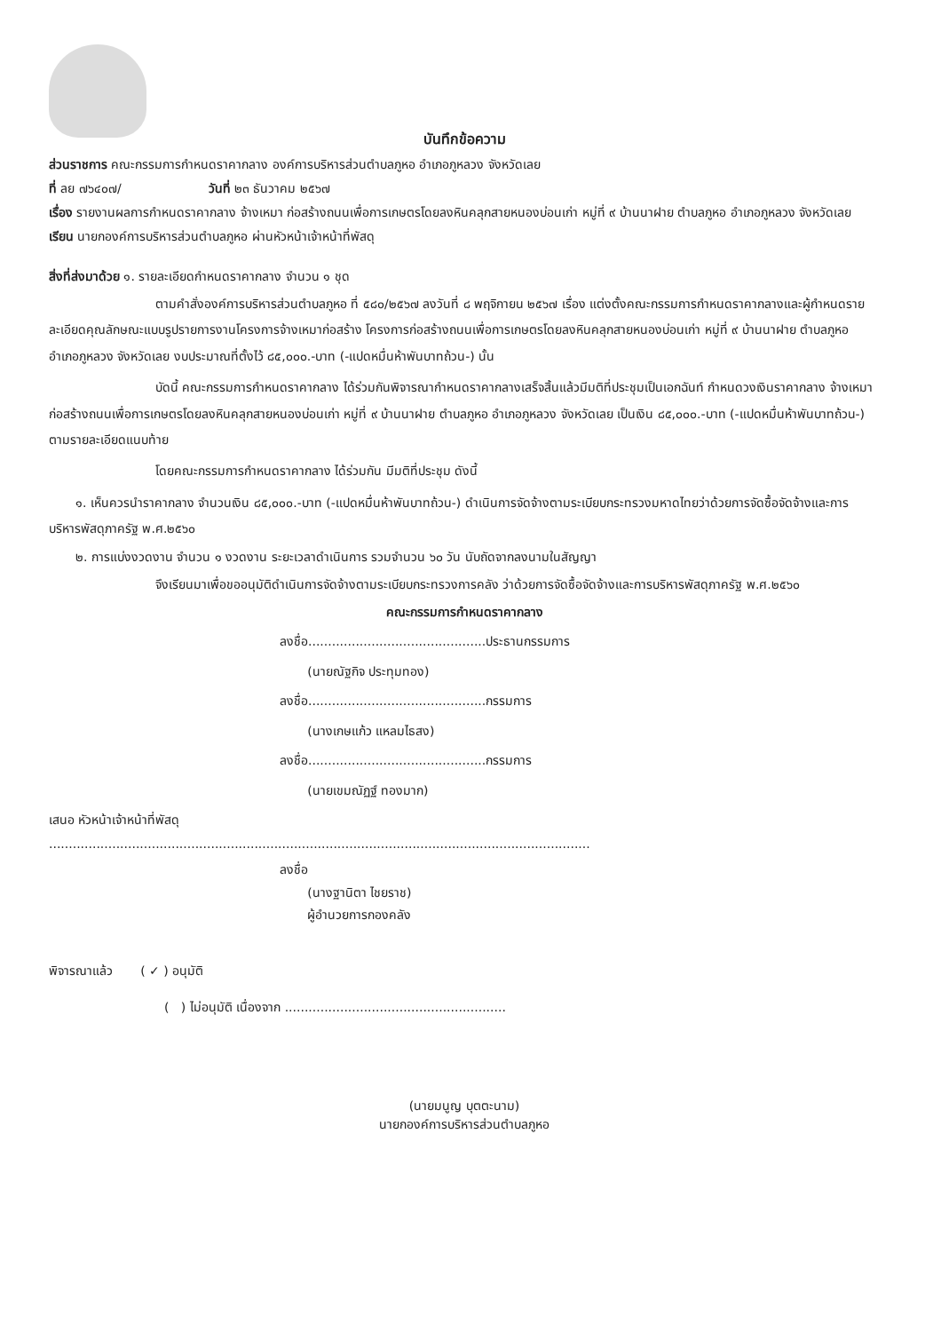บันทึกข้อความ
ส่วนราชการ คณะกรรมการกำหนดราคากลาง องค์การบริหารส่วนตำบลภูหอ อำเภอภูหลวง จังหวัดเลย
ที่ ลย ๗๖๔๐๗/ วันที่ ๒๓ ธันวาคม ๒๕๖๗
เรื่อง รายงานผลการกำหนดราคากลาง จ้างเหมา ก่อสร้างถนนเพื่อการเกษตรโดยลงหินคลุกสายหนองบ่อนเก่า หมู่ที่ ๙ บ้านนาฝาย ตำบลภูหอ อำเภอภูหลวง จังหวัดเลย
เรียน นายกองค์การบริหารส่วนตำบลภูหอ ผ่านหัวหน้าเจ้าหน้าที่พัสดุ
สิ่งที่ส่งมาด้วย ๑. รายละเอียดกำหนดราคากลาง จำนวน ๑ ชุด
ตามคำสั่งองค์การบริหารส่วนตำบลภูหอ ที่ ๕๘๐/๒๕๖๗ ลงวันที่ ๘ พฤจิกายน ๒๕๖๗ เรื่อง แต่งตั้งคณะกรรมการกำหนดราคากลางและผู้กำหนดรายละเอียดคุณลักษณะแบบรูปรายการงานโครงการจ้างเหมาก่อสร้าง โครงการก่อสร้างถนนเพื่อการเกษตรโดยลงหินคลุกสายหนองบ่อนเก่า หมู่ที่ ๙ บ้านนาฝาย ตำบลภูหอ อำเภอภูหลวง จังหวัดเลย งบประมาณที่ตั้งไว้ ๘๕,๐๐๐.-บาท (-แปดหมื่นห้าพันบาทถ้วน-) นั้น
บัดนี้ คณะกรรมการกำหนดราคากลาง ได้ร่วมกันพิจารณากำหนดราคากลางเสร็จสิ้นแล้วมีมติที่ประชุมเป็นเอกฉันท์ กำหนดวงเงินราคากลาง จ้างเหมา ก่อสร้างถนนเพื่อการเกษตรโดยลงหินคลุกสายหนองบ่อนเก่า หมู่ที่ ๙ บ้านนาฝาย ตำบลภูหอ อำเภอภูหลวง จังหวัดเลย เป็นเงิน ๘๕,๐๐๐.-บาท (-แปดหมื่นห้าพันบาทถ้วน-) ตามรายละเอียดแนบท้าย
โดยคณะกรรมการกำหนดราคากลาง ได้ร่วมกัน มีมติที่ประชุม ดังนี้
๑. เห็นควรนำราคากลาง จำนวนเงิน ๘๕,๐๐๐.-บาท (-แปดหมื่นห้าพันบาทถ้วน-) ดำเนินการจัดจ้างตามระเบียบกระทรวงมหาดไทยว่าด้วยการจัดซื้อจัดจ้างและการบริหารพัสดุภาครัฐ พ.ศ.๒๕๖๐
๒. การแบ่งงวดงาน จำนวน ๑ งวดงาน ระยะเวลาดำเนินการ รวมจำนวน ๖๐ วัน นับถัดจากลงนามในสัญญา
จึงเรียนมาเพื่อขออนุมัติดำเนินการจัดจ้างตามระเบียบกระทรวงการคลัง ว่าด้วยการจัดซื้อจัดจ้างและการบริหารพัสดุภาครัฐ พ.ศ.๒๕๖๐
คณะกรรมการกำหนดราคากลาง
ลงชื่อ.............................................ประธานกรรมการ
(นายณัฐกิจ ประทุมทอง)
ลงชื่อ.............................................กรรมการ
(นางเกษแก้ว แหลมไธสง)
ลงชื่อ.............................................กรรมการ
(นายเขมณัฏฐ์ ทองมาก)
เสนอ หัวหน้าเจ้าหน้าที่พัสดุ
.........................................................................................................................................
ลงชื่อ
(นางฐานิตา ไชยราช)
ผู้อำนวยการกองคลัง
พิจารณาแล้ว ( ✓ ) อนุมัติ
( ) ไม่อนุมัติ เนื่องจาก ........................................................
(นายมนูญ บุตตะนาม)
นายกองค์การบริหารส่วนตำบลภูหอ